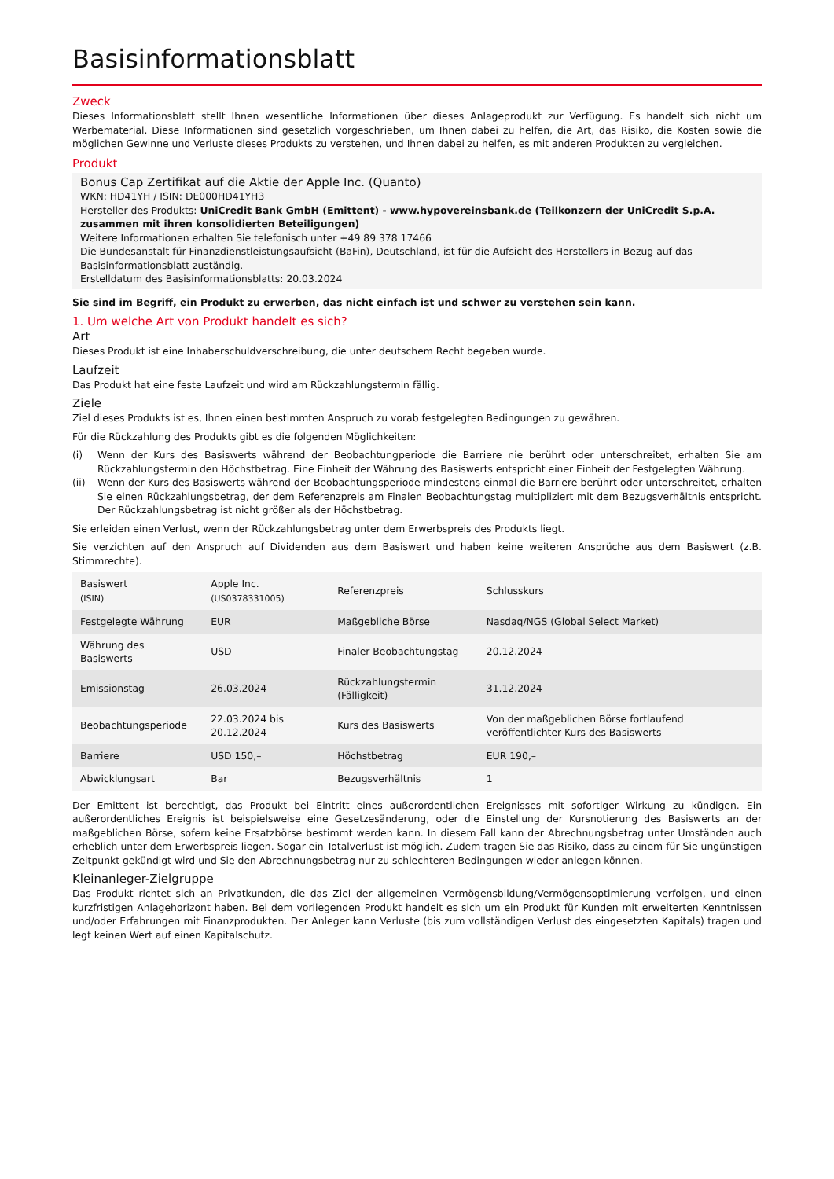Basisinformationsblatt
Zweck
Dieses Informationsblatt stellt Ihnen wesentliche Informationen über dieses Anlageprodukt zur Verfügung. Es handelt sich nicht um Werbematerial. Diese Informationen sind gesetzlich vorgeschrieben, um Ihnen dabei zu helfen, die Art, das Risiko, die Kosten sowie die möglichen Gewinne und Verluste dieses Produkts zu verstehen, und Ihnen dabei zu helfen, es mit anderen Produkten zu vergleichen.
Produkt
Bonus Cap Zertifikat auf die Aktie der Apple Inc. (Quanto)
WKN: HD41YH / ISIN: DE000HD41YH3
Hersteller des Produkts: UniCredit Bank GmbH (Emittent) - www.hypovereinsbank.de (Teilkonzern der UniCredit S.p.A. zusammen mit ihren konsolidierten Beteiligungen)
Weitere Informationen erhalten Sie telefonisch unter +49 89 378 17466
Die Bundesanstalt für Finanzdienstleistungsaufsicht (BaFin), Deutschland, ist für die Aufsicht des Herstellers in Bezug auf das Basisinformationsblatt zuständig.
Erstelldatum des Basisinformationsblatts: 20.03.2024
Sie sind im Begriff, ein Produkt zu erwerben, das nicht einfach ist und schwer zu verstehen sein kann.
1. Um welche Art von Produkt handelt es sich?
Art
Dieses Produkt ist eine Inhaberschuldverschreibung, die unter deutschem Recht begeben wurde.
Laufzeit
Das Produkt hat eine feste Laufzeit und wird am Rückzahlungstermin fällig.
Ziele
Ziel dieses Produkts ist es, Ihnen einen bestimmten Anspruch zu vorab festgelegten Bedingungen zu gewähren.
Für die Rückzahlung des Produkts gibt es die folgenden Möglichkeiten:
(i) Wenn der Kurs des Basiswerts während der Beobachtungperiode die Barriere nie berührt oder unterschreitet, erhalten Sie am Rückzahlungstermin den Höchstbetrag. Eine Einheit der Währung des Basiswerts entspricht einer Einheit der Festgelegten Währung.
(ii) Wenn der Kurs des Basiswerts während der Beobachtungsperiode mindestens einmal die Barriere berührt oder unterschreitet, erhalten Sie einen Rückzahlungsbetrag, der dem Referenzpreis am Finalen Beobachtungstag multipliziert mit dem Bezugsverhältnis entspricht. Der Rückzahlungsbetrag ist nicht größer als der Höchstbetrag.
Sie erleiden einen Verlust, wenn der Rückzahlungsbetrag unter dem Erwerbspreis des Produkts liegt.
Sie verzichten auf den Anspruch auf Dividenden aus dem Basiswert und haben keine weiteren Ansprüche aus dem Basiswert (z.B. Stimmrechte).
| Basiswert (ISIN) | Apple Inc. (US0378331005) | Referenzpreis | Schlusskurs |
| Festgelegte Währung | EUR | Maßgebliche Börse | Nasdaq/NGS (Global Select Market) |
| Währung des Basiswerts | USD | Finaler Beobachtungstag | 20.12.2024 |
| Emissionstag | 26.03.2024 | Rückzahlungstermin (Fälligkeit) | 31.12.2024 |
| Beobachtungsperiode | 22.03.2024 bis 20.12.2024 | Kurs des Basiswerts | Von der maßgeblichen Börse fortlaufend veröffentlichter Kurs des Basiswerts |
| Barriere | USD 150,– | Höchstbetrag | EUR 190,– |
| Abwicklungsart | Bar | Bezugsverhältnis | 1 |
Der Emittent ist berechtigt, das Produkt bei Eintritt eines außerordentlichen Ereignisses mit sofortiger Wirkung zu kündigen. Ein außerordentliches Ereignis ist beispielsweise eine Gesetzesänderung, oder die Einstellung der Kursnotierung des Basiswerts an der maßgeblichen Börse, sofern keine Ersatzbörse bestimmt werden kann. In diesem Fall kann der Abrechnungsbetrag unter Umständen auch erheblich unter dem Erwerbspreis liegen. Sogar ein Totalverlust ist möglich. Zudem tragen Sie das Risiko, dass zu einem für Sie ungünstigen Zeitpunkt gekündigt wird und Sie den Abrechnungsbetrag nur zu schlechteren Bedingungen wieder anlegen können.
Kleinanleger-Zielgruppe
Das Produkt richtet sich an Privatkunden, die das Ziel der allgemeinen Vermögensbildung/Vermögensoptimierung verfolgen, und einen kurzfristigen Anlagehorizont haben. Bei dem vorliegenden Produkt handelt es sich um ein Produkt für Kunden mit erweiterten Kenntnissen und/oder Erfahrungen mit Finanzprodukten. Der Anleger kann Verluste (bis zum vollständigen Verlust des eingesetzten Kapitals) tragen und legt keinen Wert auf einen Kapitalschutz.